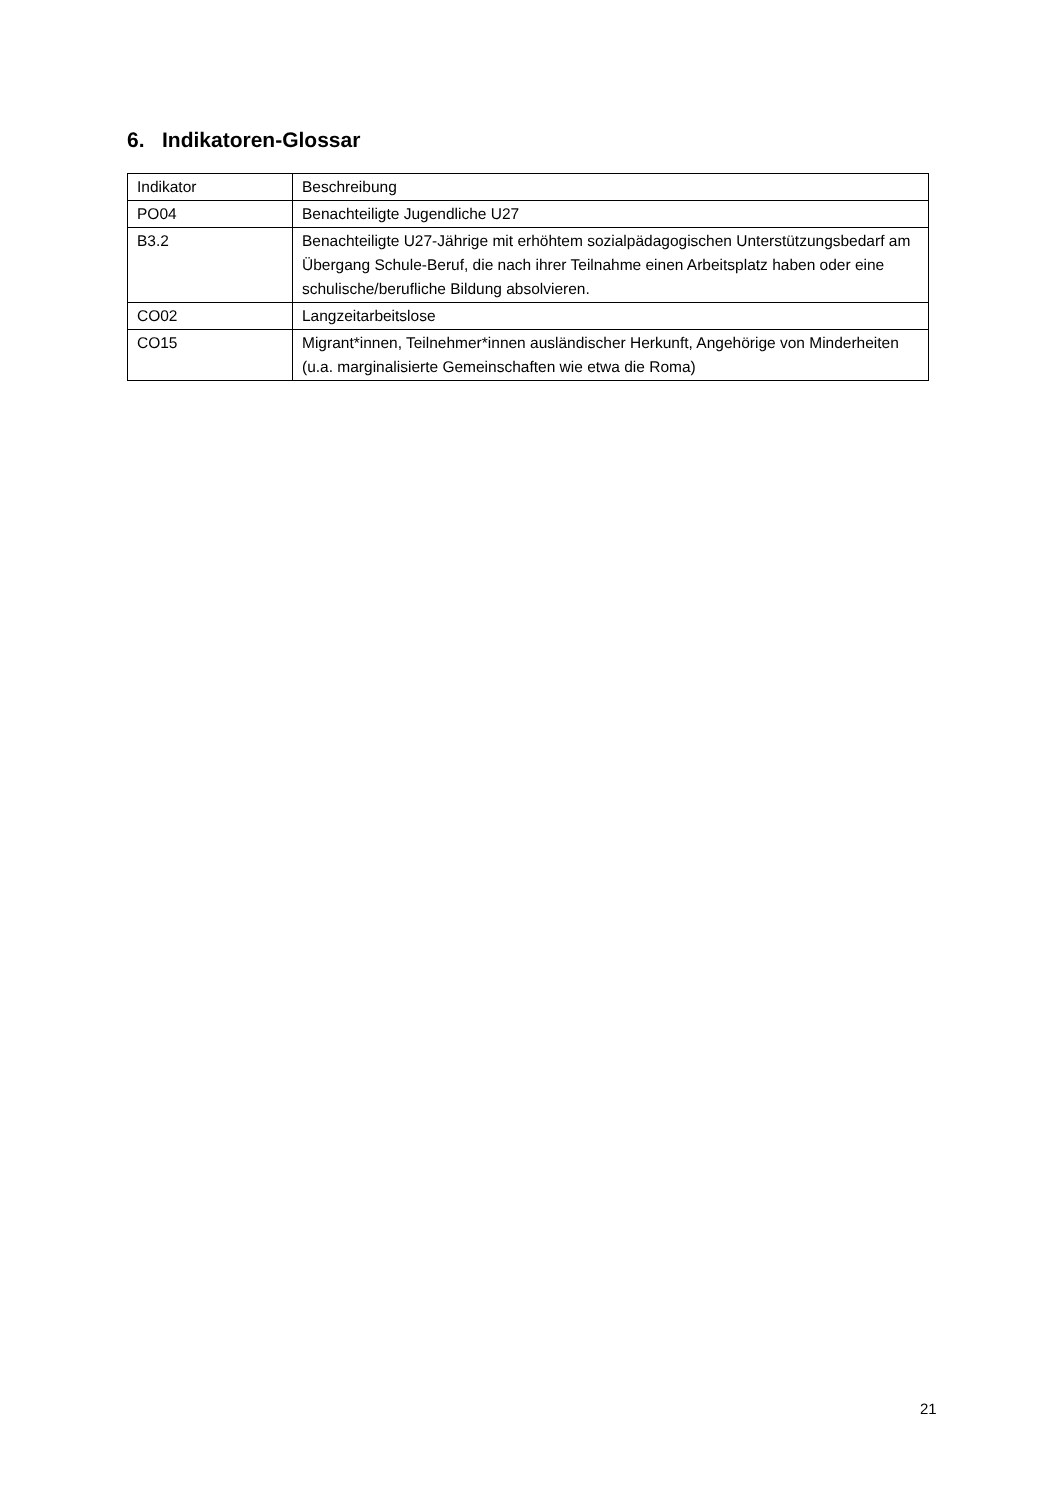6. Indikatoren-Glossar
| Indikator | Beschreibung |
| --- | --- |
| PO04 | Benachteiligte Jugendliche U27 |
| B3.2 | Benachteiligte U27-Jährige mit erhöhtem sozialpädagogischen Unterstützungsbedarf am Übergang Schule-Beruf, die nach ihrer Teilnahme einen Arbeitsplatz haben oder eine schulische/berufliche Bildung absolvieren. |
| CO02 | Langzeitarbeitslose |
| CO15 | Migrant*innen, Teilnehmer*innen ausländischer Herkunft, Angehörige von Minderheiten (u.a. marginalisierte Gemeinschaften wie etwa die Roma) |
21